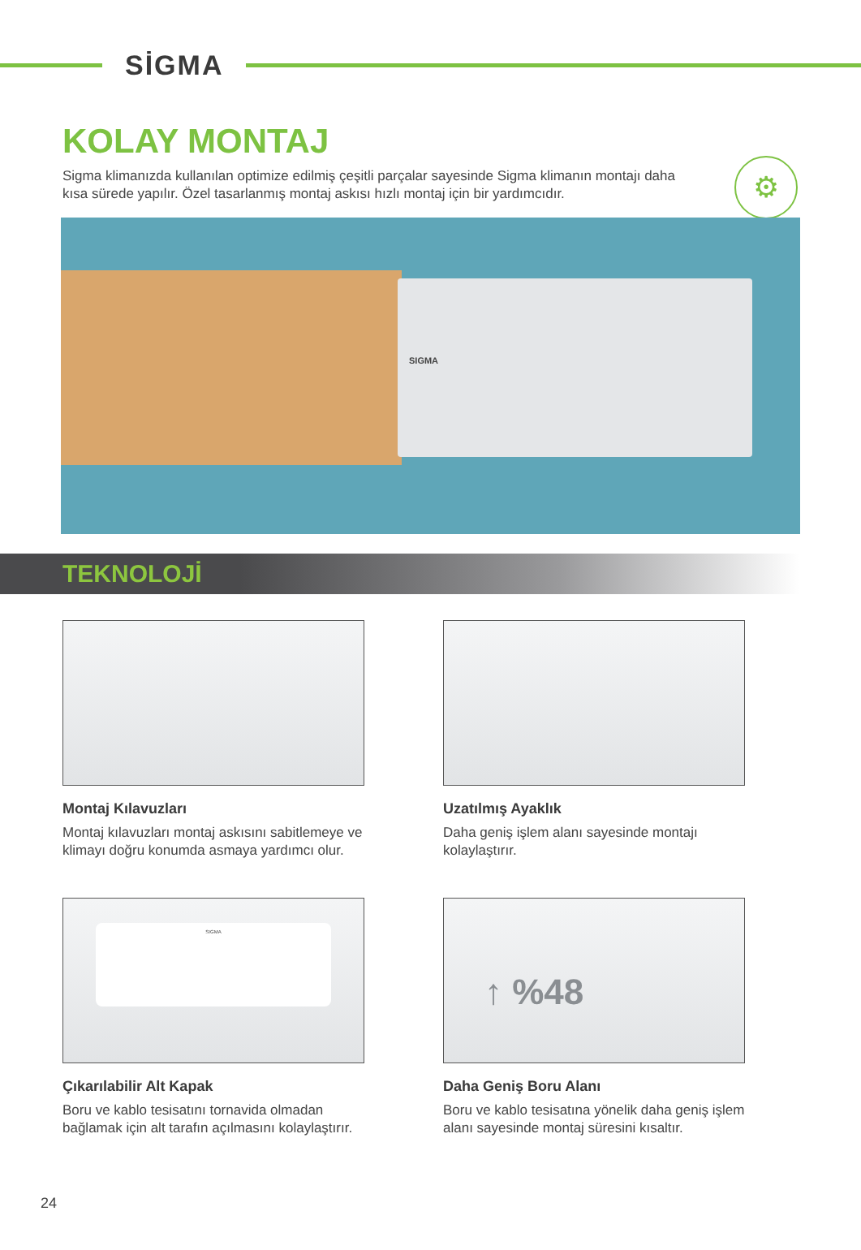SİGMA
⚙
KOLAY MONTAJ
Sigma klimanızda kullanılan optimize edilmiş çeşitli parçalar sayesinde Sigma klimanın montajı daha kısa sürede yapılır. Özel tasarlanmış montaj askısı hızlı montaj için bir yardımcıdır.
SIGMA
TEKNOLOJİ
Montaj Kılavuzları
Montaj kılavuzları montaj askısını sabitlemeye ve klimayı doğru konumda asmaya yardımcı olur.
Uzatılmış Ayaklık
Daha geniş işlem alanı sayesinde montajı kolaylaştırır.
SIGMA
Çıkarılabilir Alt Kapak
Boru ve kablo tesisatını tornavida olmadan bağlamak için alt tarafın açılmasını kolaylaştırır.
↑ %48
Daha Geniş Boru Alanı
Boru ve kablo tesisatına yönelik daha geniş işlem alanı sayesinde montaj süresini kısaltır.
24